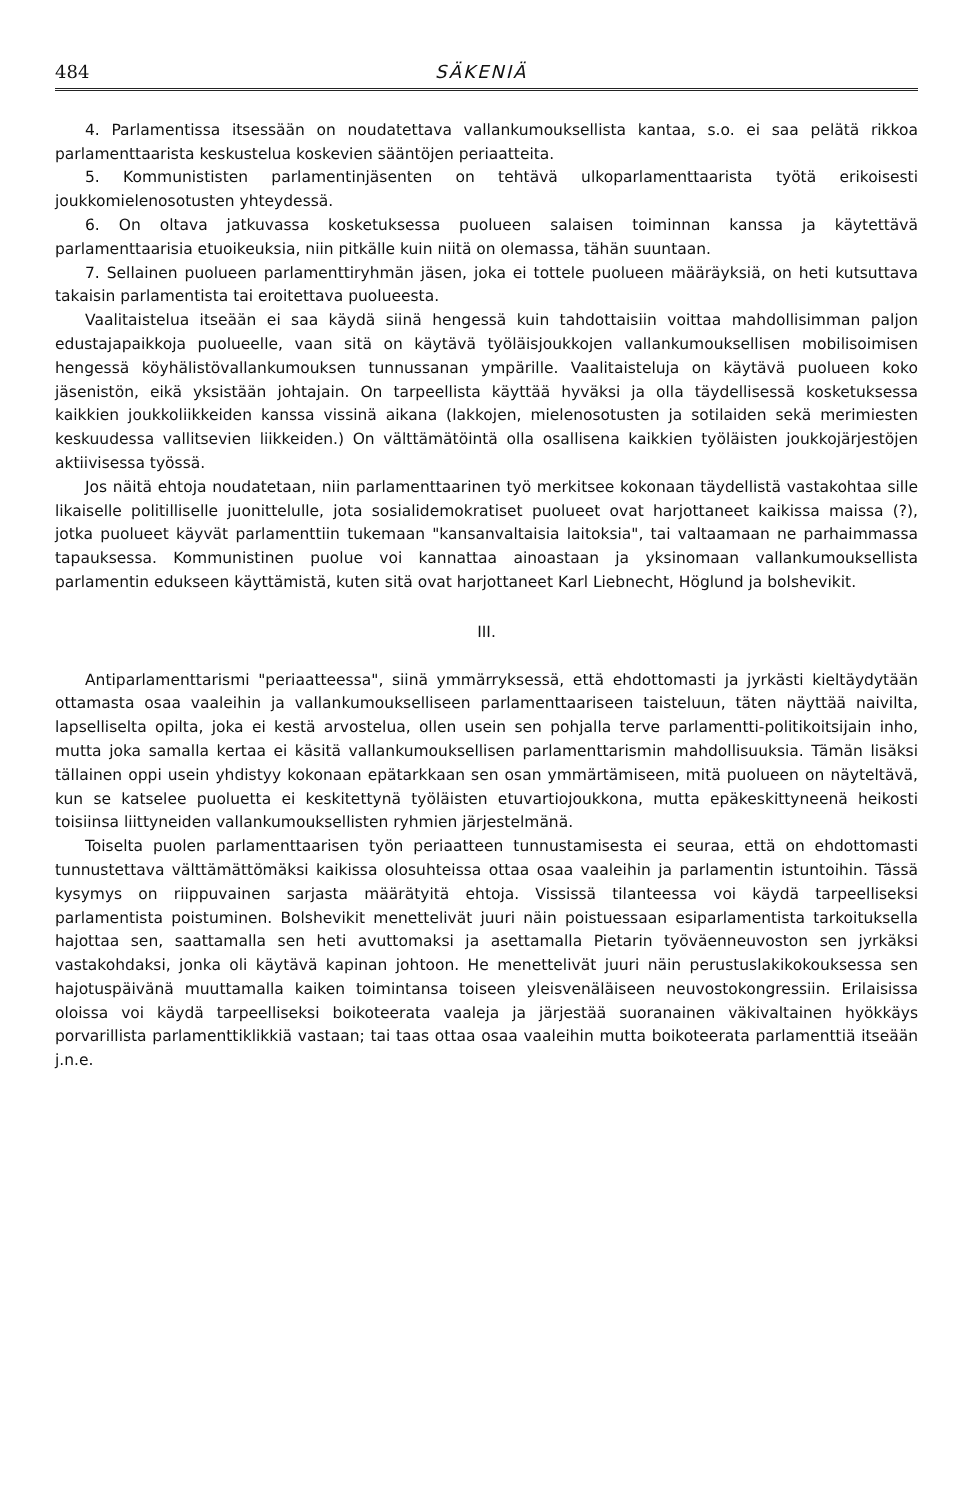484 SÄKENIÄ
4. Parlamentissa itsessään on noudatettava vallankumouksellista kantaa, s.o. ei saa pelätä rikkoa parlamenttaarista keskustelua koskevien sääntöjen periaatteita.
5. Kommunististen parlamentinjäsenten on tehtävä ulkoparlamenttaarista työtä erikoisesti joukkomielenosotusten yhteydessä.
6. On oltava jatkuvassa kosketuksessa puolueen salaisen toiminnan kanssa ja käytettävä parlamenttaarisia etuoikeuksia, niin pitkälle kuin niitä on olemassa, tähän suuntaan.
7. Sellainen puolueen parlamenttiryhmän jäsen, joka ei tottele puolueen määräyksiä, on heti kutsuttava takaisin parlamentista tai eroitettava puolueesta.
Vaalitaistelua itseään ei saa käydä siinä hengessä kuin tahdottaisiin voittaa mahdollisimman paljon edustajapaikkoja puolueelle, vaan sitä on käytävä työläisjoukkojen vallankumouksellisen mobilisoimisen hengessä köyhälistövallankumouksen tunnussanan ympärille. Vaalitaisteluja on käytävä puolueen koko jäsenistön, eikä yksistään johtajain. On tarpeellista käyttää hyväksi ja olla täydellisessä kosketuksessa kaikkien joukkoliikkeiden kanssa vissinä aikana (lakkojen, mielenosotusten ja sotilaiden sekä merimiesten keskuudessa vallitsevien liikkeiden.) On välttämätöintä olla osallisena kaikkien työläisten joukkojärjestöjen aktiivisessa työssä.
Jos näitä ehtoja noudatetaan, niin parlamenttaarinen työ merkitsee kokonaan täydellistä vastakohtaa sille likaiselle politilliselle juonittelulle, jota sosialidemokratiset puolueet ovat harjottaneet kaikissa maissa (?), jotka puolueet käyvät parlamenttiin tukemaan "kansanvaltaisia laitoksia", tai valtaamaan ne parhaimmassa tapauksessa. Kommunistinen puolue voi kannattaa ainoastaan ja yksinomaan vallankumouksellista parlamentin edukseen käyttämistä, kuten sitä ovat harjottaneet Karl Liebnecht, Höglund ja bolshevikit.
III.
Antiparlamenttarismi "periaatteessa", siinä ymmärryksessä, että ehdottomasti ja jyrkästi kieltäydytään ottamasta osaa vaaleihin ja vallankumoukselliseen parlamenttaariseen taisteluun, täten näyttää naivilta, lapselliselta opilta, joka ei kestä arvostelua, ollen usein sen pohjalla terve parlamentti-politikoitsijain inho, mutta joka samalla kertaa ei käsitä vallankumouksellisen parlamenttarismin mahdollisuuksia. Tämän lisäksi tällainen oppi usein yhdistyy kokonaan epätarkkaan sen osan ymmärtämiseen, mitä puolueen on näyteltävä, kun se katselee puoluetta ei keskitettynä työläisten etuvartiojoukkona, mutta epäkeskittyneenä heikosti toisiinsa liittyneiden vallankumouksellisten ryhmien järjestelmänä.
Toiselta puolen parlamenttaarisen työn periaatteen tunnustamisesta ei seuraa, että on ehdottomasti tunnustettava välttämättömäksi kaikissa olosuhteissa ottaa osaa vaaleihin ja parlamentin istuntoihin. Tässä kysymys on riippuvainen sarjasta määrätyitä ehtoja. Vississä tilanteessa voi käydä tarpeelliseksi parlamentista poistuminen. Bolshevikit menettelivät juuri näin poistuessaan esiparlamentista tarkoituksella hajottaa sen, saattamalla sen heti avuttomaksi ja asettamalla Pietarin työväenneuvoston sen jyrkäksi vastakohdaksi, jonka oli käytävä kapinan johtoon. He menettelivät juuri näin perustuslakikokouksessa sen hajotuspäivänä muuttamalla kaiken toimintansa toiseen yleisvenäläiseen neuvostokongressiin. Erilaisissa oloissa voi käydä tarpeelliseksi boikoteerata vaaleja ja järjestää suoranainen väkivaltainen hyökkäys porvarillista parlamenttiklikkiä vastaan; tai taas ottaa osaa vaaleihin mutta boikoteerata parlamenttiä itseään j.n.e.